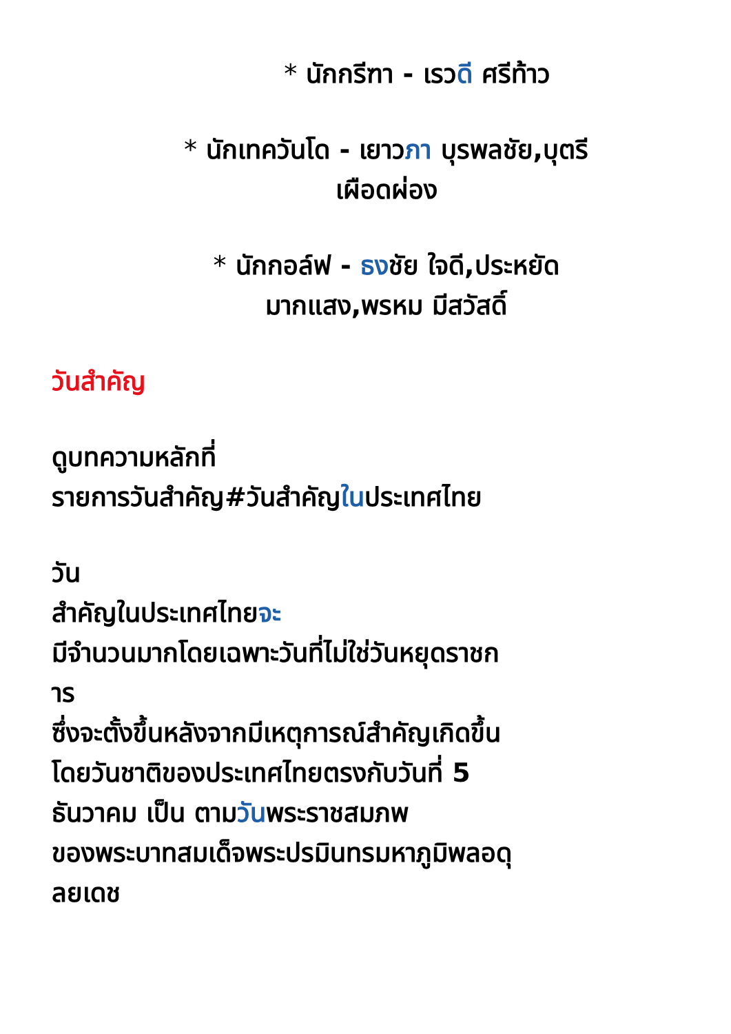* นักกรีฑา - เรวดี ศรีท้าว
* นักเทควันโด - เยาวภา บุรพลชัย,บุตรี
เผือดผ่อง
* นักกอล์ฟ - ธงชัย ใจดี,ประหยัด
มากแสง,พรหม มีสวัสดิ์
วันสำคัญ
ดูบทความหลักที่
รายการวันสำคัญ#วันสำคัญในประเทศไทย
วัน
สำคัญในประเทศไทยจะ
มีจำนวนมากโดยเฉพาะวันที่ไม่ใช่วันหยุดราชก
าร
ซึ่งจะตั้งขึ้นหลังจากมีเหตุการณ์สำคัญเกิดขึ้น
โดยวันชาติของประเทศไทยตรงกับวันที่ 5
ธันวาคม เป็น ตามวันพระราชสมภพ
ของพระบาทสมเด็จพระปรมินทรมหาภูมิพลอดุ
ลยเดช